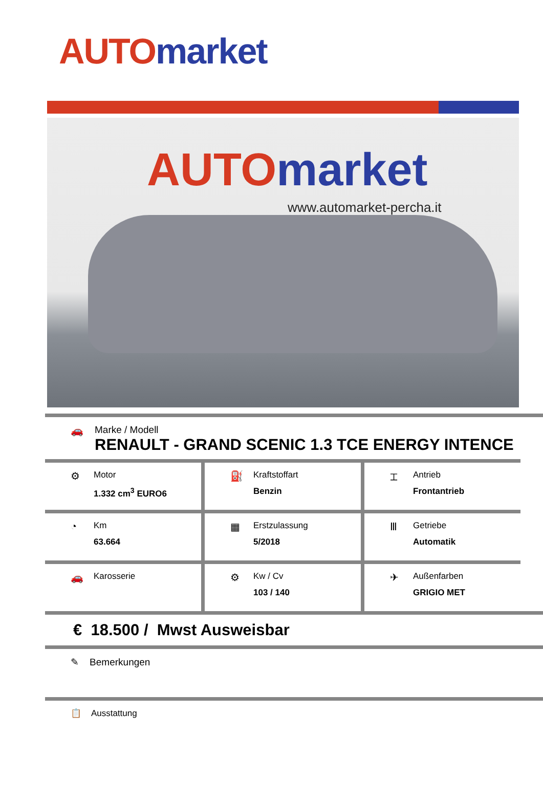AUTO market
AUTO market
www.automarket-percha.it
🚗 Marke / Modell
RENAULT - GRAND SCENIC 1.3 TCE ENERGY INTENCE
⚙
Motor
1.332 cm<sup>3</sup> EURO6
⛽
Kraftstoffart
Benzin
⌶
Antrieb
Frontantrieb
◔
Km
63.664
▦
Erstzulassung
5/2018
Ⅲ
Getriebe
Automatik
🚗
Karosserie
⚙
Kw / Cv
103 / 140
✈
Außenfarben
GRIGIO MET
€ 18.500 / Mwst Ausweisbar
✎ Bemerkungen
📋 Ausstattung